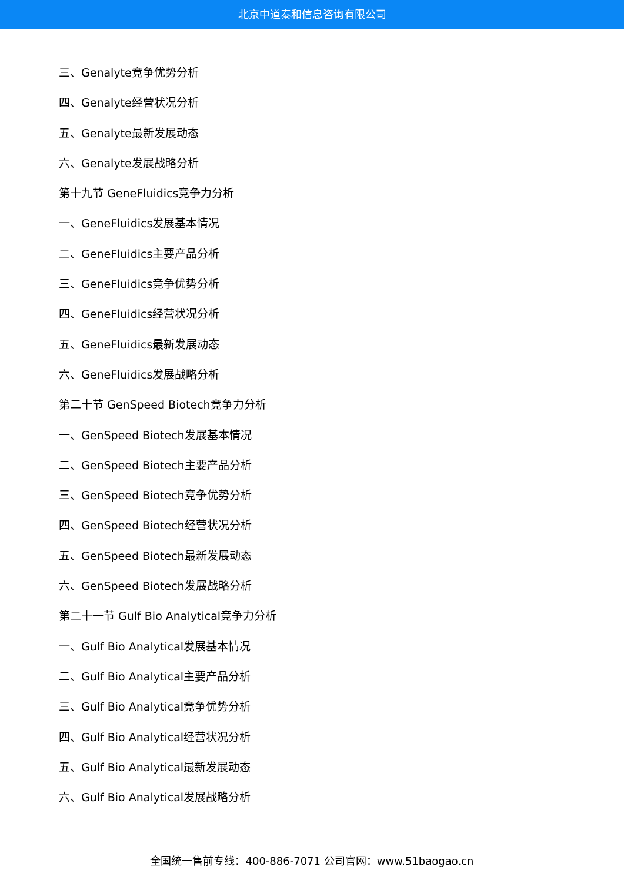北京中道泰和信息咨询有限公司
三、Genalyte竞争优势分析
四、Genalyte经营状况分析
五、Genalyte最新发展动态
六、Genalyte发展战略分析
第十九节 GeneFluidics竞争力分析
一、GeneFluidics发展基本情况
二、GeneFluidics主要产品分析
三、GeneFluidics竞争优势分析
四、GeneFluidics经营状况分析
五、GeneFluidics最新发展动态
六、GeneFluidics发展战略分析
第二十节 GenSpeed Biotech竞争力分析
一、GenSpeed Biotech发展基本情况
二、GenSpeed Biotech主要产品分析
三、GenSpeed Biotech竞争优势分析
四、GenSpeed Biotech经营状况分析
五、GenSpeed Biotech最新发展动态
六、GenSpeed Biotech发展战略分析
第二十一节 Gulf Bio Analytical竞争力分析
一、Gulf Bio Analytical发展基本情况
二、Gulf Bio Analytical主要产品分析
三、Gulf Bio Analytical竞争优势分析
四、Gulf Bio Analytical经营状况分析
五、Gulf Bio Analytical最新发展动态
六、Gulf Bio Analytical发展战略分析
全国统一售前专线：400-886-7071 公司官网：www.51baogao.cn